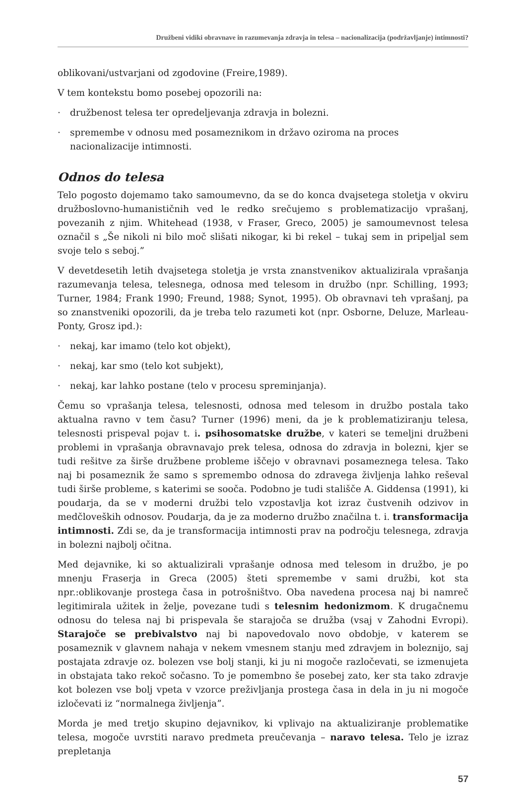Družbeni vidiki obravnave in razumevanja zdravja in telesa – nacionalizacija (podržavljanje) intimnosti?
oblikovani/ustvarjani od zgodovine (Freire,1989).
V tem kontekstu bomo posebej opozorili na:
· družbenost telesa ter opredeljevanja zdravja in bolezni.
· spremembe v odnosu med posameznikom in državo oziroma na proces nacionalizacije intimnosti.
Odnos do telesa
Telo pogosto dojemamo tako samoumevno, da se do konca dvajsetega stoletja v okviru družboslovno-humanističnih ved le redko srečujemo s problematizacijo vprašanj, povezanih z njim. Whitehead (1938, v Fraser, Greco, 2005) je samoumevnost telesa označil s „Še nikoli ni bilo moč slišati nikogar, ki bi rekel – tukaj sem in pripeljal sem svoje telo s seboj.”
V devetdesetih letih dvajsetega stoletja je vrsta znanstvenikov aktualizirala vprašanja razumevanja telesa, telesnega, odnosa med telesom in družbo (npr. Schilling, 1993; Turner, 1984; Frank 1990; Freund, 1988; Synot, 1995). Ob obravnavi teh vprašanj, pa so znanstveniki opozorili, da je treba telo razumeti kot (npr. Osborne, Deluze, Marleau-Ponty, Grosz ipd.):
· nekaj, kar imamo (telo kot objekt),
· nekaj, kar smo (telo kot subjekt),
· nekaj, kar lahko postane (telo v procesu spreminjanja).
Čemu so vprašanja telesa, telesnosti, odnosa med telesom in družbo postala tako aktualna ravno v tem času? Turner (1996) meni, da je k problematiziranju telesa, telesnosti prispeval pojav t. i. psihosomatske družbe, v kateri se temeljni družbeni problemi in vprašanja obravnavajo prek telesa, odnosa do zdravja in bolezni, kjer se tudi rešitve za širše družbene probleme iščejo v obravnavi posameznega telesa. Tako naj bi posameznik že samo s spremembo odnosa do zdravega življenja lahko reševal tudi širše probleme, s katerimi se sooča. Podobno je tudi stališče A. Giddensa (1991), ki poudarja, da se v moderni družbi telo vzpostavlja kot izraz čustvenih odzivov in medčloveških odnosov. Poudarja, da je za moderno družbo značilna t. i. transformacija intimnosti. Zdi se, da je transformacija intimnosti prav na področju telesnega, zdravja in bolezni najbolj očitna.
Med dejavnike, ki so aktualizirali vprašanje odnosa med telesom in družbo, je po mnenju Fraserja in Greca (2005) šteti spremembe v sami družbi, kot sta npr.:oblikovanje prostega časa in potrošništvo. Oba navedena procesa naj bi namreč legitimirala užitek in želje, povezane tudi s telesnim hedonizmom. K drugačnemu odnosu do telesa naj bi prispevala še starajoča se družba (vsaj v Zahodni Evropi). Starajoče se prebivalstvo naj bi napovedovalo novo obdobje, v katerem se posameznik v glavnem nahaja v nekem vmesnem stanju med zdravjem in boleznijo, saj postajata zdravje oz. bolezen vse bolj stanji, ki ju ni mogoče razločevati, se izmenujeta in obstajata tako rekoč sočasno. To je pomembno še posebej zato, ker sta tako zdravje kot bolezen vse bolj vpeta v vzorce preživljanja prostega časa in dela in ju ni mogoče izločevati iz “normalnega življenja”.
Morda je med tretjo skupino dejavnikov, ki vplivajo na aktualiziranje problematike telesa, mogoče uvrstiti naravo predmeta preučevanja – naravo telesa. Telo je izraz prepletanja
57